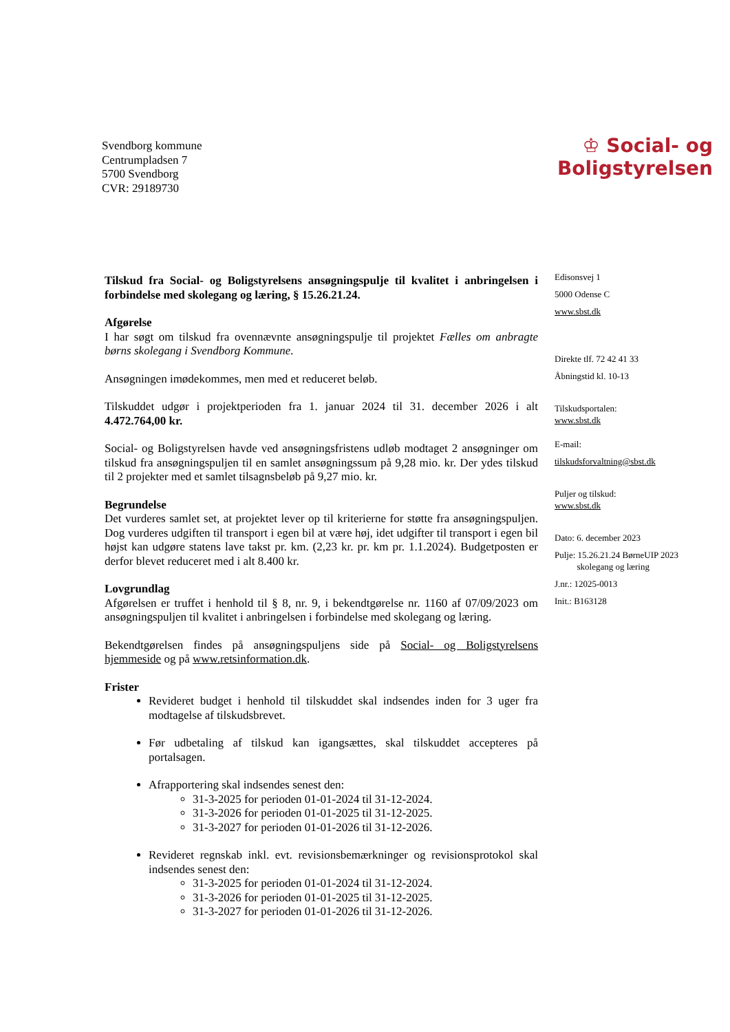Svendborg kommune
Centrumpladsen 7
5700 Svendborg
CVR: 29189730
♔ Social- og
Boligstyrelsen
Tilskud fra Social- og Boligstyrelsens ansøgningspulje til kvalitet i anbringelsen i forbindelse med skolegang og læring, § 15.26.21.24.
Afgørelse
I har søgt om tilskud fra ovennævnte ansøgningspulje til projektet Fælles om anbragte børns skolegang i Svendborg Kommune.
Ansøgningen imødekommes, men med et reduceret beløb.
Tilskuddet udgør i projektperioden fra 1. januar 2024 til 31. december 2026 i alt 4.472.764,00 kr.
Social- og Boligstyrelsen havde ved ansøgningsfristens udløb modtaget 2 ansøgninger om tilskud fra ansøgningspuljen til en samlet ansøgningssum på 9,28 mio. kr. Der ydes tilskud til 2 projekter med et samlet tilsagnsbeløb på 9,27 mio. kr.
Begrundelse
Det vurderes samlet set, at projektet lever op til kriterierne for støtte fra ansøgningspuljen. Dog vurderes udgiften til transport i egen bil at være høj, idet udgifter til transport i egen bil højst kan udgøre statens lave takst pr. km. (2,23 kr. pr. km pr. 1.1.2024). Budgetposten er derfor blevet reduceret med i alt 8.400 kr.
Lovgrundlag
Afgørelsen er truffet i henhold til § 8, nr. 9, i bekendtgørelse nr. 1160 af 07/09/2023 om ansøgningspuljen til kvalitet i anbringelsen i forbindelse med skolegang og læring.
Bekendtgørelsen findes på ansøgningspuljens side på Social- og Boligstyrelsens hjemmeside og på www.retsinformation.dk.
Frister
Revideret budget i henhold til tilskuddet skal indsendes inden for 3 uger fra modtagelse af tilskudsbrevet.
Før udbetaling af tilskud kan igangsættes, skal tilskuddet accepteres på portalsagen.
Afrapportering skal indsendes senest den:
31-3-2025 for perioden 01-01-2024 til 31-12-2024.
31-3-2026 for perioden 01-01-2025 til 31-12-2025.
31-3-2027 for perioden 01-01-2026 til 31-12-2026.
Revideret regnskab inkl. evt. revisionsbemærkninger og revisionsprotokol skal indsendes senest den:
31-3-2025 for perioden 01-01-2024 til 31-12-2024.
31-3-2026 for perioden 01-01-2025 til 31-12-2025.
31-3-2027 for perioden 01-01-2026 til 31-12-2026.
Edisonsvej 1
5000 Odense C
www.sbst.dk
Direkte tlf. 72 42 41 33
Åbningstid kl. 10-13
Tilskudsportalen:
www.sbst.dk
E-mail:
tilskudsforvaltning@sbst.dk
Puljer og tilskud:
www.sbst.dk
Dato: 6. december 2023
Pulje: 15.26.21.24 BørneUIP 2023
skolegang og læring
J.nr.: 12025-0013
Init.: B163128